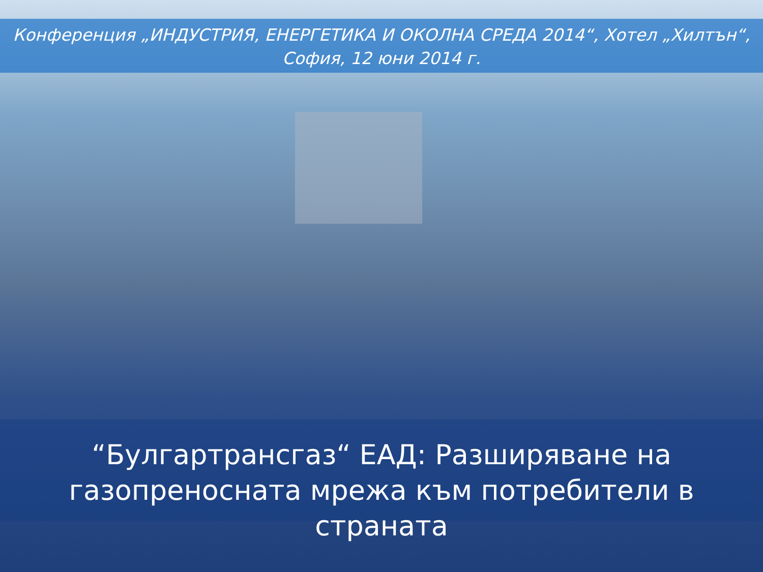Конференция „ИНДУСТРИЯ, ЕНЕРГЕТИКА И ОКОЛНА СРЕДА 2014“, Хотел „Хилтън“,
София, 12 юни 2014 г.
“Булгартрансгаз“ ЕАД: Разширяване на
газопреносната мрежа към потребители в страната